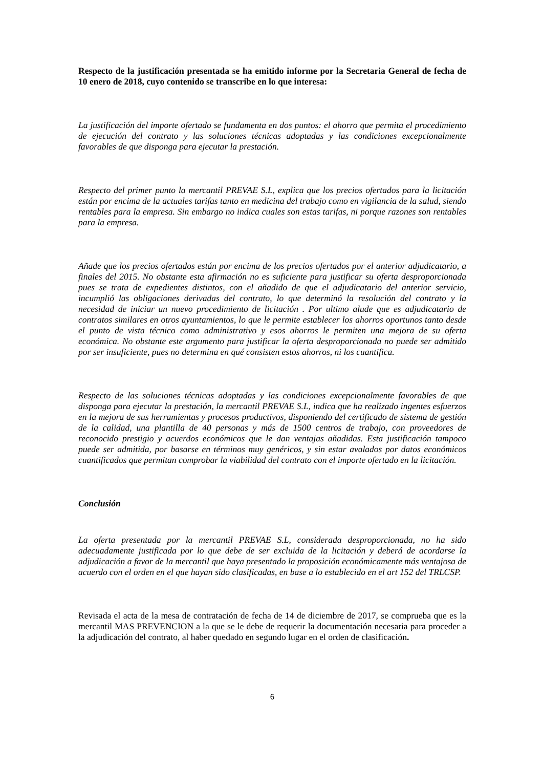Respecto de la justificación presentada se ha emitido informe por la Secretaria General de fecha de 10 enero de 2018, cuyo contenido se transcribe en lo que interesa:
La justificación del importe ofertado se fundamenta en dos puntos: el ahorro que permita el procedimiento de ejecución del contrato y las soluciones técnicas adoptadas y las condiciones excepcionalmente favorables de que disponga para ejecutar la prestación.
Respecto del primer punto la mercantil PREVAE S.L, explica que los precios ofertados para la licitación están por encima de la actuales tarifas tanto en medicina del trabajo como en vigilancia de la salud, siendo rentables para la empresa. Sin embargo no indica cuales son estas tarifas, ni porque razones son rentables para la empresa.
Añade que los precios ofertados están por encima de los precios ofertados por el anterior adjudicatario, a finales del 2015. No obstante esta afirmación no es suficiente para justificar su oferta desproporcionada pues se trata de expedientes distintos, con el añadido de que el adjudicatario del anterior servicio, incumplió las obligaciones derivadas del contrato, lo que determinó la resolución del contrato y la necesidad de iniciar un nuevo procedimiento de licitación . Por ultimo alude que es adjudicatario de contratos similares en otros ayuntamientos, lo que le permite establecer los ahorros oportunos tanto desde el punto de vista técnico como administrativo y esos ahorros le permiten una mejora de su oferta económica. No obstante este argumento para justificar la oferta desproporcionada no puede ser admitido por ser insuficiente, pues no determina en qué consisten estos ahorros, ni los cuantifica.
Respecto de las soluciones técnicas adoptadas y las condiciones excepcionalmente favorables de que disponga para ejecutar la prestación, la mercantil PREVAE S.L, indica que ha realizado ingentes esfuerzos en la mejora de sus herramientas y procesos productivos, disponiendo del certificado de sistema de gestión de la calidad, una plantilla de 40 personas y más de 1500 centros de trabajo, con proveedores de reconocido prestigio y acuerdos económicos que le dan ventajas añadidas. Esta justificación tampoco puede ser admitida, por basarse en términos muy genéricos, y sin estar avalados por datos económicos cuantificados que permitan comprobar la viabilidad del contrato con el importe ofertado en la licitación.
Conclusión
La oferta presentada por la mercantil PREVAE S.L, considerada desproporcionada, no ha sido adecuadamente justificada por lo que debe de ser excluida de la licitación y deberá de acordarse la adjudicación a favor de la mercantil que haya presentado la proposición económicamente más ventajosa de acuerdo con el orden en el que hayan sido clasificadas, en base a lo establecido en el art 152 del TRLCSP.
Revisada el acta de la mesa de contratación de fecha de 14 de diciembre de 2017, se comprueba que es la mercantil MAS PREVENCION a la que se le debe de requerir la documentación necesaria para proceder a la adjudicación del contrato, al haber quedado en segundo lugar en el orden de clasificación.
6